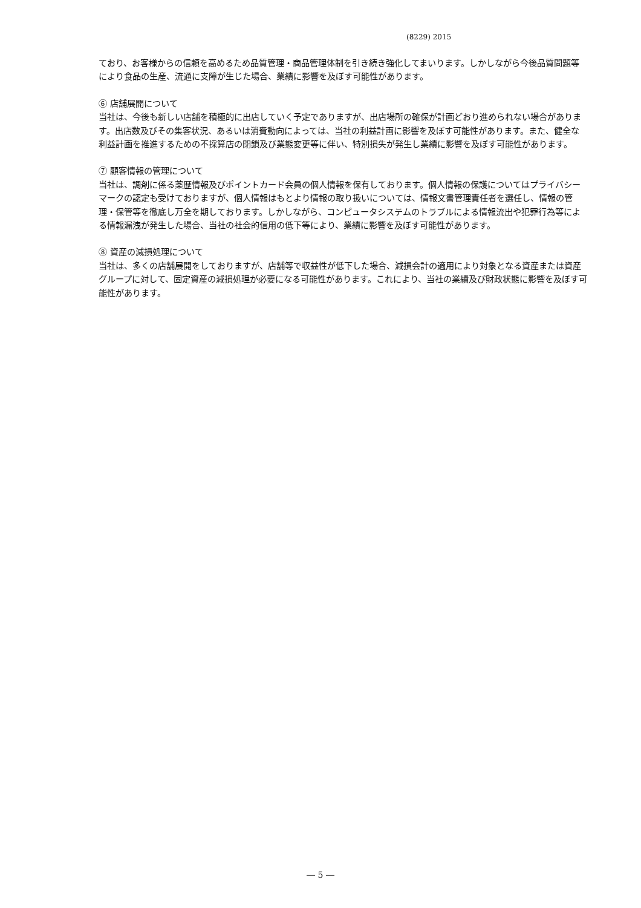(8229) 2015
ており、お客様からの信頼を高めるため品質管理・商品管理体制を引き続き強化してまいります。しかしながら今後品質問題等により食品の生産、流通に支障が生じた場合、業績に影響を及ぼす可能性があります。
⑥ 店舗展開について
当社は、今後も新しい店舗を積極的に出店していく予定でありますが、出店場所の確保が計画どおり進められない場合があります。出店数及びその集客状況、あるいは消費動向によっては、当社の利益計画に影響を及ぼす可能性があります。また、健全な利益計画を推進するための不採算店の閉鎖及び業態変更等に伴い、特別損失が発生し業績に影響を及ぼす可能性があります。
⑦ 顧客情報の管理について
当社は、調剤に係る薬歴情報及びポイントカード会員の個人情報を保有しております。個人情報の保護についてはプライバシーマークの認定も受けておりますが、個人情報はもとより情報の取り扱いについては、情報文書管理責任者を選任し、情報の管理・保管等を徹底し万全を期しております。しかしながら、コンピュータシステムのトラブルによる情報流出や犯罪行為等による情報漏洩が発生した場合、当社の社会的信用の低下等により、業績に影響を及ぼす可能性があります。
⑧ 資産の減損処理について
当社は、多くの店舗展開をしておりますが、店舗等で収益性が低下した場合、減損会計の適用により対象となる資産または資産グループに対して、固定資産の減損処理が必要になる可能性があります。これにより、当社の業績及び財政状態に影響を及ぼす可能性があります。
― 5 ―